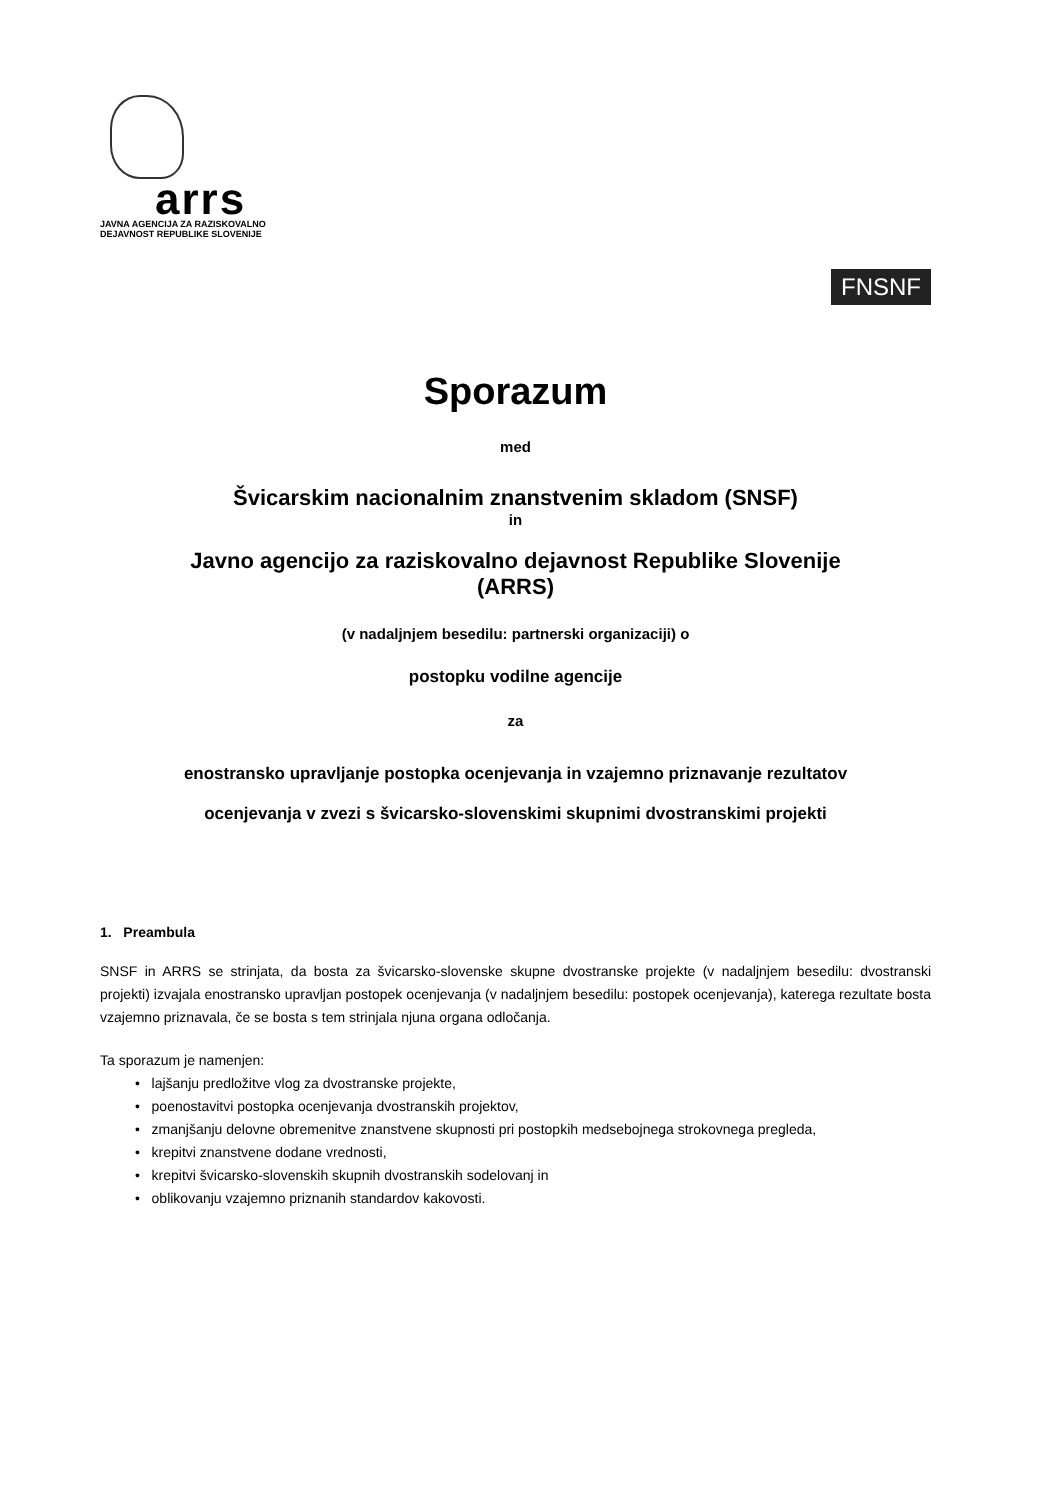arrs
JAVNA AGENCIJA ZA RAZISKOVALNO
DEJAVNOST REPUBLIKE SLOVENIJE
FNSNF
Sporazum
med
Švicarskim nacionalnim znanstvenim skladom (SNSF)
in
Javno agencijo za raziskovalno dejavnost Republike Slovenije
(ARRS)
(v nadaljnjem besedilu: partnerski organizaciji) o
postopku vodilne agencije
za
enostransko upravljanje postopka ocenjevanja in vzajemno priznavanje rezultatov
ocenjevanja v zvezi s švicarsko-slovenskimi skupnimi dvostranskimi projekti
1. Preambula
SNSF in ARRS se strinjata, da bosta za švicarsko-slovenske skupne dvostranske projekte (v nadaljnjem besedilu: dvostranski projekti) izvajala enostransko upravljan postopek ocenjevanja (v nadaljnjem besedilu: postopek ocenjevanja), katerega rezultate bosta vzajemno priznavala, če se bosta s tem strinjala njuna organa odločanja.
Ta sporazum je namenjen:
• lajšanju predložitve vlog za dvostranske projekte,
• poenostavitvi postopka ocenjevanja dvostranskih projektov,
• zmanjšanju delovne obremenitve znanstvene skupnosti pri postopkih medsebojnega strokovnega pregleda,
• krepitvi znanstvene dodane vrednosti,
• krepitvi švicarsko-slovenskih skupnih dvostranskih sodelovanj in
• oblikovanju vzajemno priznanih standardov kakovosti.